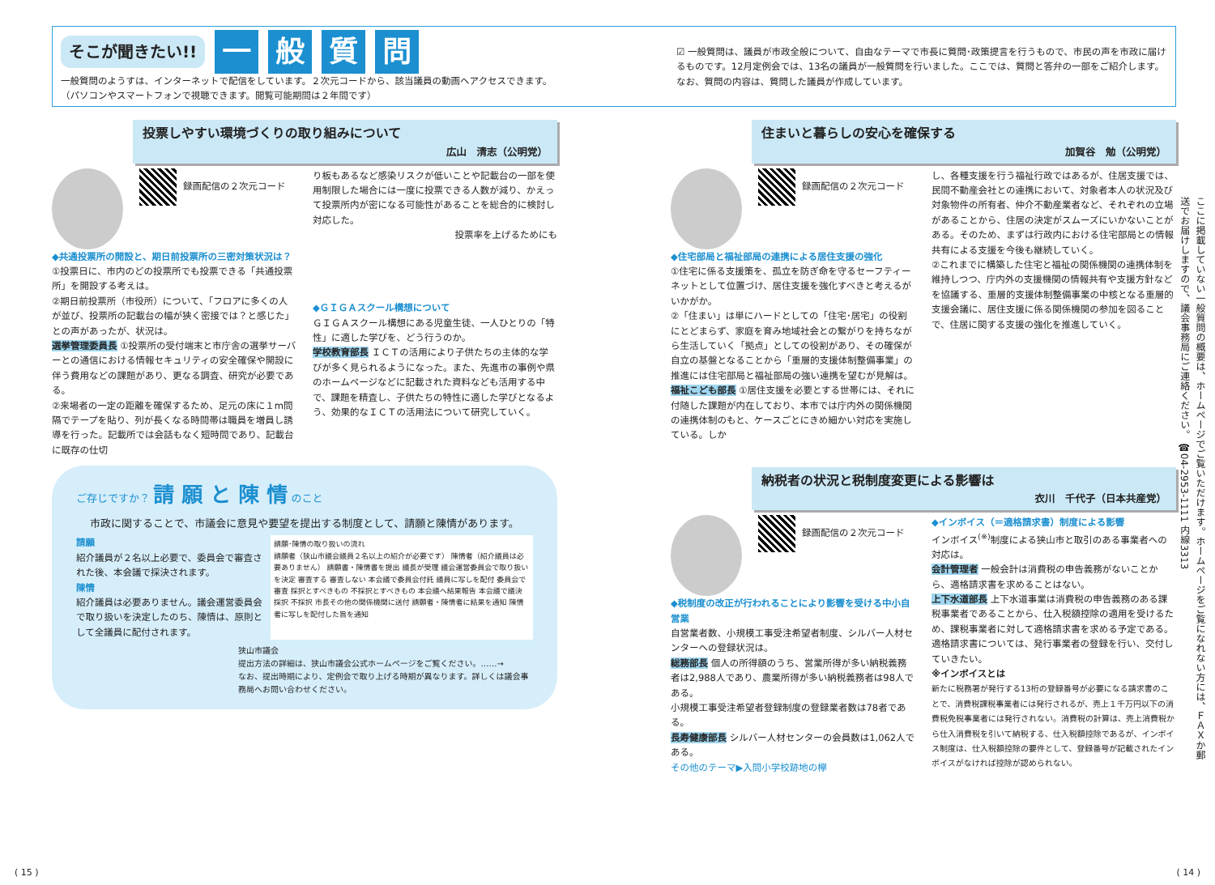そこが聞きたい!! 一般質問
一般質問のようすは、インターネットで配信をしています。２次元コードから、該当議員の動画へアクセスできます。
（パソコンやスマートフォンで視聴できます。閲覧可能期間は２年間です）
☑ 一般質問は、議員が市政全般について、自由なテーマで市長に質問･政策提言を行うもので、市民の声を市政に届けるものです。12月定例会では、13名の議員が一般質問を行いました。ここでは、質問と答弁の一部をご紹介します。なお、質問の内容は、質問した議員が作成しています。
投票しやすい環境づくりの取り組みについて
広山　清志（公明党）
録画配信の２次元コード
◆共通投票所の開設と、期日前投票所の三密対策状況は？
①投票日に、市内のどの投票所でも投票できる「共通投票所」を開設する考えは。
②期日前投票所（市役所）について、「フロアに多くの人が並び、投票所の記載台の幅が狭く密接では？と感じた」との声があったが、状況は。
選挙管理委員長 ①投票所の受付端末と市庁舎の選挙サーバーとの通信における情報セキュリティの安全確保や開設に伴う費用などの課題があり、更なる調査、研究が必要である。
②来場者の一定の距離を確保するため、足元の床に１m間隔でテープを貼り、列が長くなる時間帯は職員を増員し誘導を行った。記載所では会話もなく短時間であり、記載台に既存の仕切
り板もあるなど感染リスクが低いことや記載台の一部を使用制限した場合には一度に投票できる人数が減り、かえって投票所内が密になる可能性があることを総合的に検討し対応した。
投票率を上げるためにも
◆ＧＩＧＡスクール構想について
ＧＩＧＡスクール構想にある児童生徒、一人ひとりの「特性」に適した学びを、どう行うのか。
学校教育部長 ＩＣＴの活用により子供たちの主体的な学びが多く見られるようになった。また、先進市の事例や県のホームページなどに記載された資料なども活用する中で、課題を精査し、子供たちの特性に適した学びとなるよう、効果的なＩＣＴの活用法について研究していく。
ご存じですか？ 請 願 と 陳 情 のこと
市政に関することで、市議会に意見や要望を提出する制度として、請願と陳情があります。
請願
紹介議員が２名以上必要で、委員会で審査された後、本会議で採決されます。
陳情
紹介議員は必要ありません。議会運営委員会で取り扱いを決定したのち、陳情は、原則として全議員に配付されます。
請願･陳情の取り扱いの流れ
請願者（狭山市議会議員２名以上の紹介が必要です） 陳情者（紹介議員は必要ありません） 請願書・陳情書を提出 議長が受理 議会運営委員会で取り扱いを決定 審査する 審査しない 本会議で委員会付託 議員に写しを配付 委員会で審査 採択とすべきもの 不採択とすべきもの 本会議へ結果報告 本会議で議決 採択 不採択 市長その他の関係機関に送付 請願者・陳情者に結果を通知 陳情者に写しを配付した旨を通知
狭山市議会
提出方法の詳細は、狭山市議会公式ホームページをご覧ください。……→
なお、提出時期により、定例会で取り上げる時期が異なります。詳しくは議会事務局へお問い合わせください。
住まいと暮らしの安心を確保する
加賀谷　勉（公明党）
録画配信の２次元コード
◆住宅部局と福祉部局の連携による居住支援の強化
①住宅に係る支援策を、孤立を防ぎ命を守るセーフティーネットとして位置づけ、居住支援を強化すべきと考えるがいかがか。
②「住まい」は単にハードとしての「住宅･居宅」の役割にとどまらず、家庭を育み地域社会との繋がりを持ちながら生活していく「拠点」としての役割があり、その確保が自立の基盤となることから「重層的支援体制整備事業」の推進には住宅部局と福祉部局の強い連携を望むが見解は。
福祉こども部長 ①居住支援を必要とする世帯には、それに付随した課題が内在しており、本市では庁内外の関係機関の連携体制のもと、ケースごとにきめ細かい対応を実施している。しか
し、各種支援を行う福祉行政ではあるが、住居支援では、民間不動産会社との連携において、対象者本人の状況及び対象物件の所有者、仲介不動産業者など、それぞれの立場があることから、住居の決定がスムーズにいかないことがある。そのため、まずは行政内における住宅部局との情報共有による支援を今後も継続していく。
②これまでに構築した住宅と福祉の関係機関の連携体制を維持しつつ、庁内外の支援機関の情報共有や支援方針などを協議する、重層的支援体制整備事業の中核となる重層的支援会議に、居住支援に係る関係機関の参加を図ることで、住居に関する支援の強化を推進していく。
納税者の状況と税制度変更による影響は
衣川　千代子（日本共産党）
録画配信の２次元コード
◆税制度の改正が行われることにより影響を受ける中小自営業
自営業者数、小規模工事受注希望者制度、シルバー人材センターへの登録状況は。
総務部長 個人の所得額のうち、営業所得が多い納税義務者は2,988人であり、農業所得が多い納税義務者は98人である。
小規模工事受注希望者登録制度の登録業者数は78者である。
長寿健康部長 シルバー人材センターの会員数は1,062人である。
その他のテーマ▶入間小学校跡地の欅
◆インボイス（＝適格請求書）制度による影響
インボイス<sup>(※)</sup>制度による狭山市と取引のある事業者への対応は。
会計管理者 一般会計は消費税の申告義務がないことから、適格請求書を求めることはない。
上下水道部長 上下水道事業は消費税の申告義務のある課税事業者であることから、仕入税額控除の適用を受けるため、課税事業者に対して適格請求書を求める予定である。適格請求書については、発行事業者の登録を行い、交付していきたい。
※インボイスとは
新たに税務署が発行する13桁の登録番号が必要になる請求書のことで、消費税課税事業者には発行されるが、売上１千万円以下の消費税免税事業者には発行されない。消費税の計算は、売上消費税から仕入消費税を引いて納税する、仕入税額控除であるが、インボイス制度は、仕入税額控除の要件として、登録番号が記載されたインボイスがなければ控除が認められない。
ここに掲載していない一般質問の概要は、ホームページでご覧いただけます。ホームページをご覧になれない方には、ＦＡＸか郵送でお届けしますので、議会事務局にご連絡ください。 ☎04-2953-1111 内線3313
( 15 ) ( 14 )